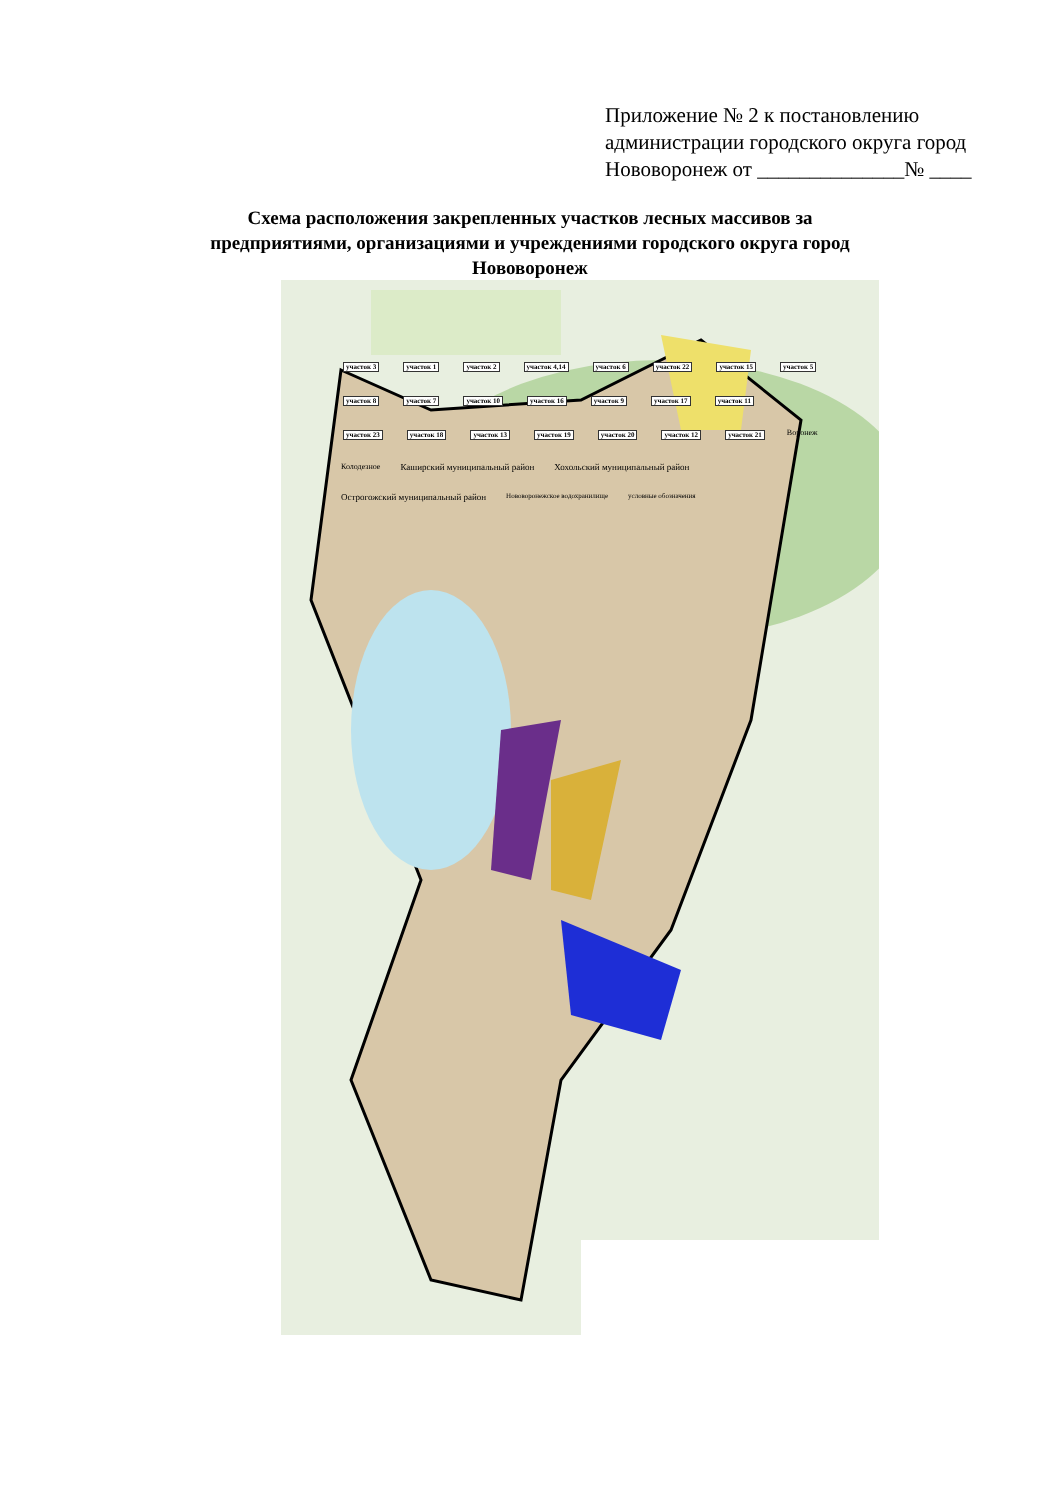Приложение № 2 к постановлению
администрации городского округа город
Нововоронеж от ______________№ ____
Схема расположения закрепленных участков лесных массивов за предприятиями, организациями и учреждениями городского округа город Нововоронеж
участок 3 участок 1 участок 2 участок 4,14 участок 6 участок 22 участок 15 участок 5 участок 8 участок 7 участок 10 участок 16 участок 9 участок 17 участок 11 участок 23 участок 18 участок 13 участок 19 участок 20 участок 12 участок 21 Воронеж Колодезное Каширский муниципальный район Хохольский муниципальный район Острогожский муниципальный район Нововоронежское водохранилище условные обозначения